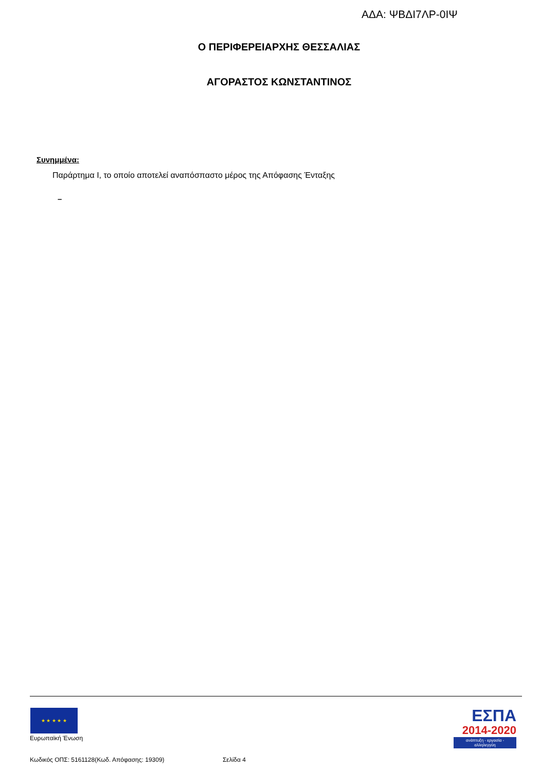ΑΔΑ: ΨΒΔΙ7ΛΡ-0ΙΨ
Ο ΠΕΡΙΦΕΡΕΙΑΡΧΗΣ ΘΕΣΣΑΛΙΑΣ
ΑΓΟΡΑΣΤΟΣ ΚΩΝΣΤΑΝΤΙΝΟΣ
Συνημμένα:
Παράρτημα Ι, το οποίο αποτελεί αναπόσπαστο μέρος της Απόφασης Ένταξης
–
★ ★ ★ ★ ★
Ευρωπαϊκή Ένωση
Κωδικός ΟΠΣ: 5161128(Κωδ. Απόφασης: 19309) Σελίδα 4
ΕΣΠΑ
2014-2020
ανάπτυξη - εργασία - αλληλεγγύη